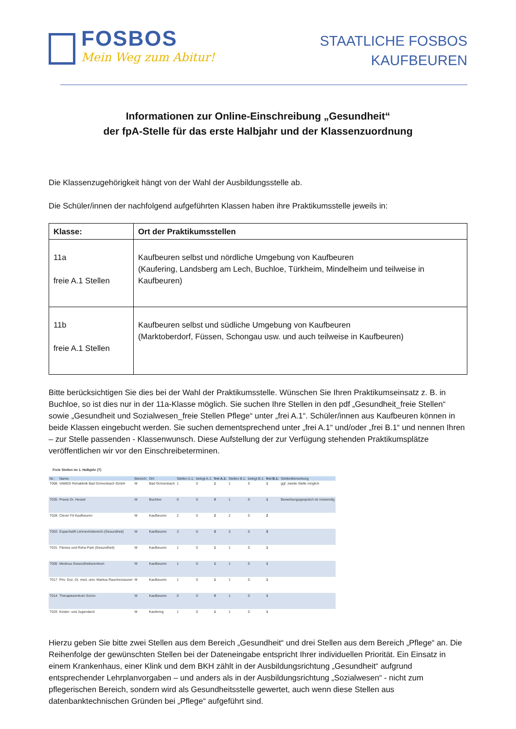FOSBOS
Mein Weg zum Abitur!
STAATLICHE FOSBOS
KAUFBEUREN
Informationen zur Online-Einschreibung „Gesundheit“
der fpA-Stelle für das erste Halbjahr und der Klassenzuordnung
Die Klassenzugehörigkeit hängt von der Wahl der Ausbildungsstelle ab.
Die Schüler/innen der nachfolgend aufgeführten Klassen haben ihre Praktikumsstelle jeweils in:
| Klasse: | Ort der Praktikumsstellen |
| --- | --- |
| 11a freie A.1 Stellen | Kaufbeuren selbst und nördliche Umgebung von Kaufbeuren (Kaufering, Landsberg am Lech, Buchloe, Türkheim, Mindelheim und teilweise in Kaufbeuren) |
| 11b freie A.1 Stellen | Kaufbeuren selbst und südliche Umgebung von Kaufbeuren (Marktoberdorf, Füssen, Schongau usw. und auch teilweise in Kaufbeuren) |
Bitte berücksichtigen Sie dies bei der Wahl der Praktikumsstelle. Wünschen Sie Ihren Praktikumseinsatz z. B. in Buchloe, so ist dies nur in der 11a-Klasse möglich. Sie suchen Ihre Stellen in den pdf „Gesundheit_freie Stellen“ sowie „Gesundheit und Sozialwesen_freie Stellen Pflege“ unter „frei A.1“. Schüler/innen aus Kaufbeuren können in beide Klassen eingebucht werden. Sie suchen dementsprechend unter „frei A.1“ und/oder „frei B.1“ und nennen Ihren – zur Stelle passenden - Klassenwunsch. Diese Aufstellung der zur Verfügung stehenden Praktikumsplätze veröffentlichen wir vor den Einschreibeterminen.
Freie Stellen im 1. Halbjahr (T)
| Nr.: | Name: | Bereich: | Ort: | Stellen A.1: | belegt A.1: | frei A.1: | Stellen B.1: | belegt B.1: | frei B.1: | StellenBemerkung |
| --- | --- | --- | --- | --- | --- | --- | --- | --- | --- | --- |
| T008 | VAMED Rehaklinik Bad Grönenbach GmbH | M | Bad Grönenbach | 1 | 0 | 1 | 1 | 0 | 1 | ggf. zweite Stelle möglich |
| T035 | Praxis Dr. Hessel | M | Buchloe | 0 | 0 | 0 | 1 | 0 | 1 | Bewerbungsgespräch ist notwendig |
| T028 | Clever Fit Kaufbeuren | M | Kaufbeuren | 2 | 0 | 2 | 2 | 0 | 2 | |
| T003 | Espachstift Lehrwohnbereich (Gesundheit) | M | Kaufbeuren | 3 | 0 | 3 | 3 | 0 | 3 | |
| T031 | Fitness und Reha Park (Gesundheit) | M | Kaufbeuren | 1 | 0 | 1 | 1 | 0 | 1 | |
| T005 | Medicus Gesundheitszentrum | M | Kaufbeuren | 1 | 0 | 1 | 1 | 0 | 1 | |
| T017 | Priv. Doz. Dr. med. univ. Markus Rauchenzauner | M | Kaufbeuren | 1 | 0 | 1 | 1 | 0 | 1 | |
| T014 | Therapiezentrum Scrivo | M | Kaufbeuren | 0 | 0 | 0 | 1 | 0 | 1 | |
| T033 | Kinder- und Jugendarzt | M | Kaufering | 1 | 0 | 1 | 1 | 0 | 1 | |
Hierzu geben Sie bitte zwei Stellen aus dem Bereich „Gesundheit“ und drei Stellen aus dem Bereich „Pflege“ an. Die Reihenfolge der gewünschten Stellen bei der Dateneingabe entspricht Ihrer individuellen Priorität. Ein Einsatz in einem Krankenhaus, einer Klink und dem BKH zählt in der Ausbildungsrichtung „Gesundheit“ aufgrund entsprechender Lehrplanvorgaben – und anders als in der Ausbildungsrichtung „Sozialwesen“ - nicht zum pflegerischen Bereich, sondern wird als Gesundheitsstelle gewertet, auch wenn diese Stellen aus datenbanktechnischen Gründen bei „Pflege“ aufgeführt sind.